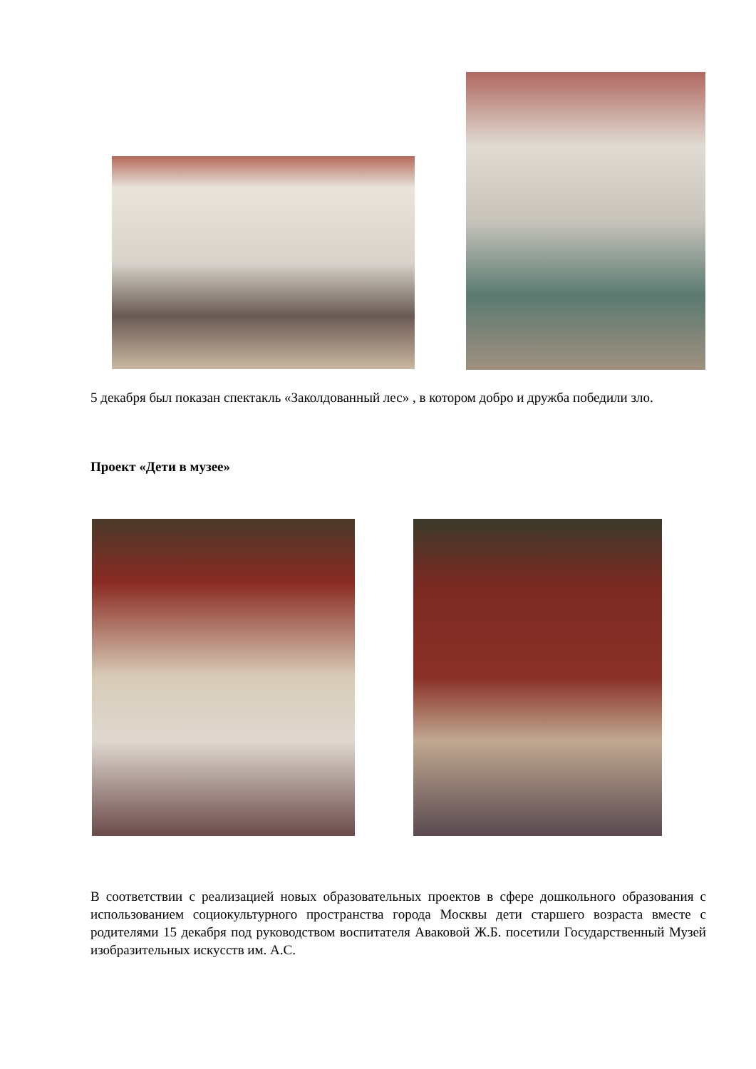5 декабря был показан спектакль «Заколдованный лес» , в котором добро и дружба победили зло.
Проект «Дети в музее»
В соответствии с реализацией новых образовательных проектов в сфере дошкольного образования с использованием социокультурного пространства города Москвы дети старшего возраста вместе с родителями 15 декабря под руководством воспитателя Аваковой Ж.Б. посетили Государственный Музей изобразительных искусств им. А.С.